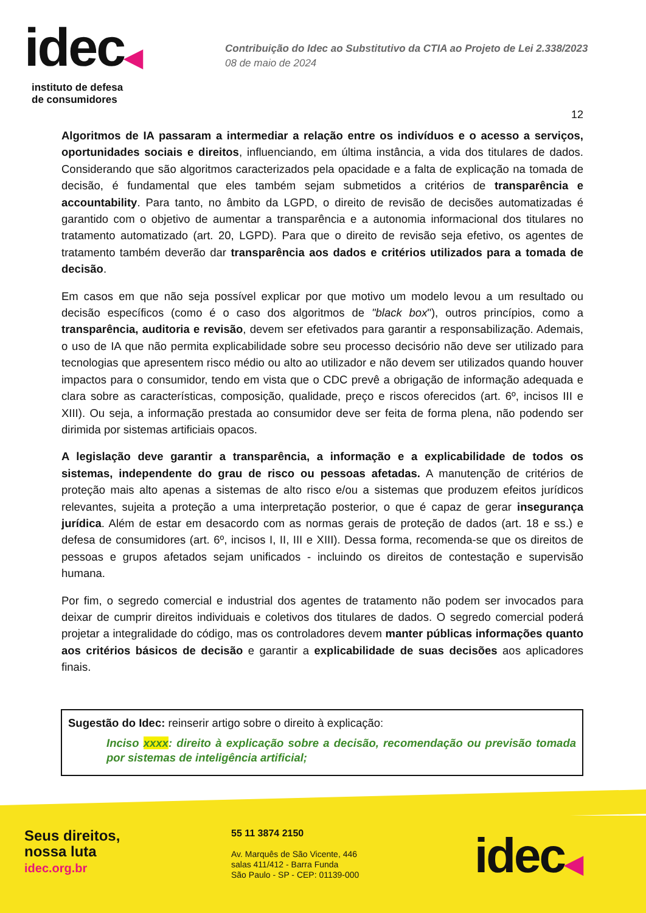idec◀
instituto de defesa
de consumidores
Contribuição do Idec ao Substitutivo da CTIA ao Projeto de Lei 2.338/2023
08 de maio de 2024
12
Algoritmos de IA passaram a intermediar a relação entre os indivíduos e o acesso a serviços, oportunidades sociais e direitos, influenciando, em última instância, a vida dos titulares de dados. Considerando que são algoritmos caracterizados pela opacidade e a falta de explicação na tomada de decisão, é fundamental que eles também sejam submetidos a critérios de transparência e accountability. Para tanto, no âmbito da LGPD, o direito de revisão de decisões automatizadas é garantido com o objetivo de aumentar a transparência e a autonomia informacional dos titulares no tratamento automatizado (art. 20, LGPD). Para que o direito de revisão seja efetivo, os agentes de tratamento também deverão dar transparência aos dados e critérios utilizados para a tomada de decisão.
Em casos em que não seja possível explicar por que motivo um modelo levou a um resultado ou decisão específicos (como é o caso dos algoritmos de "black box"), outros princípios, como a transparência, auditoria e revisão, devem ser efetivados para garantir a responsabilização. Ademais, o uso de IA que não permita explicabilidade sobre seu processo decisório não deve ser utilizado para tecnologias que apresentem risco médio ou alto ao utilizador e não devem ser utilizados quando houver impactos para o consumidor, tendo em vista que o CDC prevê a obrigação de informação adequada e clara sobre as características, composição, qualidade, preço e riscos oferecidos (art. 6º, incisos III e XIII). Ou seja, a informação prestada ao consumidor deve ser feita de forma plena, não podendo ser dirimida por sistemas artificiais opacos.
A legislação deve garantir a transparência, a informação e a explicabilidade de todos os sistemas, independente do grau de risco ou pessoas afetadas. A manutenção de critérios de proteção mais alto apenas a sistemas de alto risco e/ou a sistemas que produzem efeitos jurídicos relevantes, sujeita a proteção a uma interpretação posterior, o que é capaz de gerar insegurança jurídica. Além de estar em desacordo com as normas gerais de proteção de dados (art. 18 e ss.) e defesa de consumidores (art. 6º, incisos I, II, III e XIII). Dessa forma, recomenda-se que os direitos de pessoas e grupos afetados sejam unificados - incluindo os direitos de contestação e supervisão humana.
Por fim, o segredo comercial e industrial dos agentes de tratamento não podem ser invocados para deixar de cumprir direitos individuais e coletivos dos titulares de dados. O segredo comercial poderá projetar a integralidade do código, mas os controladores devem manter públicas informações quanto aos critérios básicos de decisão e garantir a explicabilidade de suas decisões aos aplicadores finais.
Sugestão do Idec: reinserir artigo sobre o direito à explicação:
Inciso xxxx: direito à explicação sobre a decisão, recomendação ou previsão tomada por sistemas de inteligência artificial;
Seus direitos,
nossa luta
idec.org.br
55 11 3874 2150
Av. Marquês de São Vicente, 446
salas 411/412 - Barra Funda
São Paulo - SP - CEP: 01139-000
idec◀